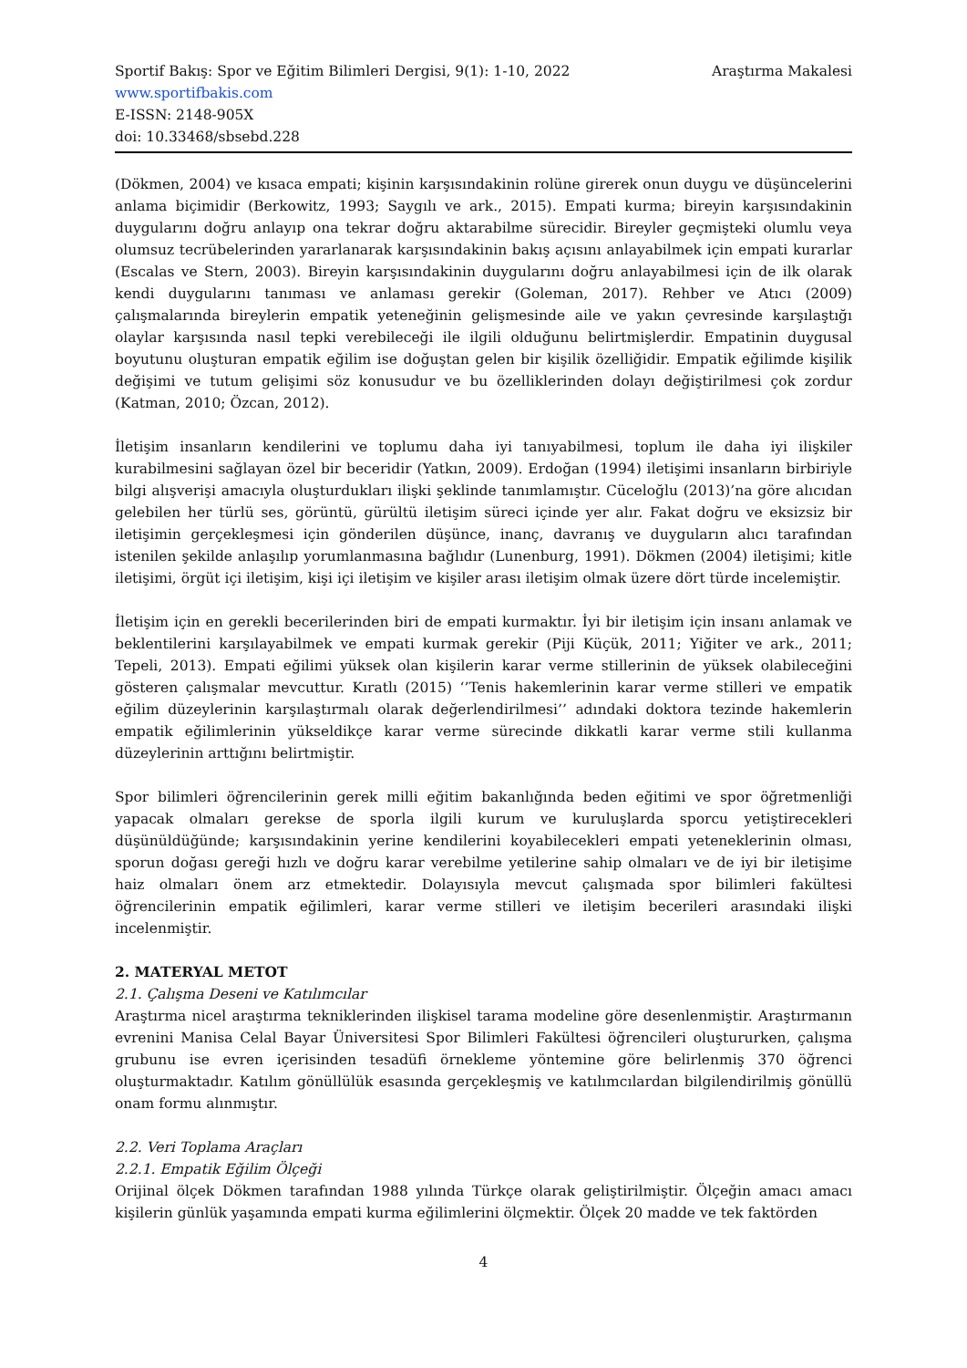Sportif Bakış: Spor ve Eğitim Bilimleri Dergisi, 9(1): 1-10, 2022 Araştırma Makalesi
www.sportifbakis.com
E-ISSN: 2148-905X
doi: 10.33468/sbsebd.228
(Dökmen, 2004) ve kısaca empati; kişinin karşısındakinin rolüne girerek onun duygu ve düşüncelerini anlama biçimidir (Berkowitz, 1993; Saygılı ve ark., 2015). Empati kurma; bireyin karşısındakinin duygularını doğru anlayıp ona tekrar doğru aktarabilme sürecidir. Bireyler geçmişteki olumlu veya olumsuz tecrübelerinden yararlanarak karşısındakinin bakış açısını anlayabilmek için empati kurarlar (Escalas ve Stern, 2003). Bireyin karşısındakinin duygularını doğru anlayabilmesi için de ilk olarak kendi duygularını tanıması ve anlaması gerekir (Goleman, 2017). Rehber ve Atıcı (2009) çalışmalarında bireylerin empatik yeteneğinin gelişmesinde aile ve yakın çevresinde karşılaştığı olaylar karşısında nasıl tepki verebileceği ile ilgili olduğunu belirtmişlerdir. Empatinin duygusal boyutunu oluşturan empatik eğilim ise doğuştan gelen bir kişilik özelliğidir. Empatik eğilimde kişilik değişimi ve tutum gelişimi söz konusudur ve bu özelliklerinden dolayı değiştirilmesi çok zordur (Katman, 2010; Özcan, 2012).
İletişim insanların kendilerini ve toplumu daha iyi tanıyabilmesi, toplum ile daha iyi ilişkiler kurabilmesini sağlayan özel bir beceridir (Yatkın, 2009). Erdoğan (1994) iletişimi insanların birbiriyle bilgi alışverişi amacıyla oluşturdukları ilişki şeklinde tanımlamıştır. Cüceloğlu (2013)’na göre alıcıdan gelebilen her türlü ses, görüntü, gürültü iletişim süreci içinde yer alır. Fakat doğru ve eksizsiz bir iletişimin gerçekleşmesi için gönderilen düşünce, inanç, davranış ve duyguların alıcı tarafından istenilen şekilde anlaşılıp yorumlanmasına bağlıdır (Lunenburg, 1991). Dökmen (2004) iletişimi; kitle iletişimi, örgüt içi iletişim, kişi içi iletişim ve kişiler arası iletişim olmak üzere dört türde incelemiştir.
İletişim için en gerekli becerilerinden biri de empati kurmaktır. İyi bir iletişim için insanı anlamak ve beklentilerini karşılayabilmek ve empati kurmak gerekir (Piji Küçük, 2011; Yiğiter ve ark., 2011; Tepeli, 2013). Empati eğilimi yüksek olan kişilerin karar verme stillerinin de yüksek olabileceğini gösteren çalışmalar mevcuttur. Kıratlı (2015) ‘’Tenis hakemlerinin karar verme stilleri ve empatik eğilim düzeylerinin karşılaştırmalı olarak değerlendirilmesi’’ adındaki doktora tezinde hakemlerin empatik eğilimlerinin yükseldikçe karar verme sürecinde dikkatli karar verme stili kullanma düzeylerinin arttığını belirtmiştir.
Spor bilimleri öğrencilerinin gerek milli eğitim bakanlığında beden eğitimi ve spor öğretmenliği yapacak olmaları gerekse de sporla ilgili kurum ve kuruluşlarda sporcu yetiştirecekleri düşünüldüğünde; karşısındakinin yerine kendilerini koyabilecekleri empati yeteneklerinin olması, sporun doğası gereği hızlı ve doğru karar verebilme yetilerine sahip olmaları ve de iyi bir iletişime haiz olmaları önem arz etmektedir. Dolayısıyla mevcut çalışmada spor bilimleri fakültesi öğrencilerinin empatik eğilimleri, karar verme stilleri ve iletişim becerileri arasındaki ilişki incelenmiştir.
2. MATERYAL METOT
2.1. Çalışma Deseni ve Katılımcılar
Araştırma nicel araştırma tekniklerinden ilişkisel tarama modeline göre desenlenmiştir. Araştırmanın evrenini Manisa Celal Bayar Üniversitesi Spor Bilimleri Fakültesi öğrencileri oluştururken, çalışma grubunu ise evren içerisinden tesadüfi örnekleme yöntemine göre belirlenmiş 370 öğrenci oluşturmaktadır. Katılım gönüllülük esasında gerçekleşmiş ve katılımcılardan bilgilendirilmiş gönüllü onam formu alınmıştır.
2.2. Veri Toplama Araçları
2.2.1. Empatik Eğilim Ölçeği
Orijinal ölçek Dökmen tarafından 1988 yılında Türkçe olarak geliştirilmiştir. Ölçeğin amacı amacı kişilerin günlük yaşamında empati kurma eğilimlerini ölçmektir. Ölçek 20 madde ve tek faktörden
4